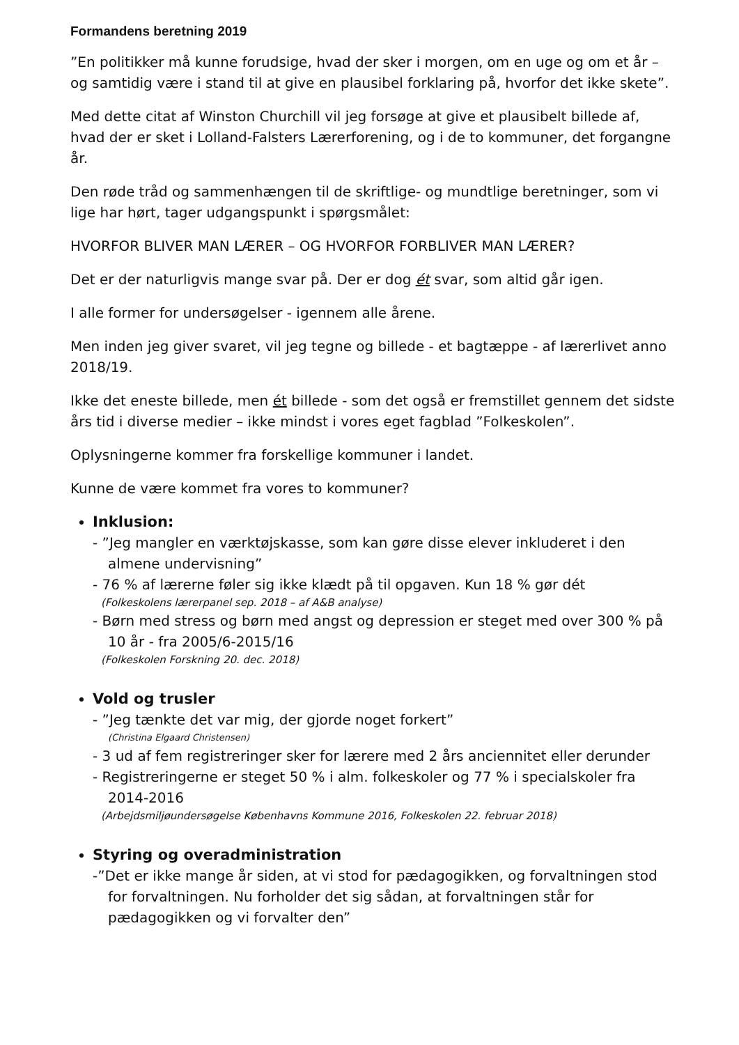Formandens beretning 2019
”En politikker må kunne forudsige, hvad der sker i morgen, om en uge og om et år – og samtidig være i stand til at give en plausibel forklaring på, hvorfor det ikke skete”.
Med dette citat af Winston Churchill vil jeg forsøge at give et plausibelt billede af, hvad der er sket i Lolland-Falsters Lærerforening, og i de to kommuner, det forgangne år.
Den røde tråd og sammenhængen til de skriftlige- og mundtlige beretninger, som vi lige har hørt, tager udgangspunkt i spørgsmålet:
HVORFOR BLIVER MAN LÆRER – OG HVORFOR FORBLIVER MAN LÆRER?
Det er der naturligvis mange svar på. Der er dog ét svar, som altid går igen.
I alle former for undersøgelser - igennem alle årene.
Men inden jeg giver svaret, vil jeg tegne og billede - et bagtæppe - af lærerlivet anno 2018/19.
Ikke det eneste billede, men ét billede - som det også er fremstillet gennem det sidste års tid i diverse medier – ikke mindst i vores eget fagblad ”Folkeskolen”.
Oplysningerne kommer fra forskellige kommuner i landet.
Kunne de være kommet fra vores to kommuner?
Inklusion:
- ”Jeg mangler en værktøjskasse, som kan gøre disse elever inkluderet i den almene undervisning”
- 76 % af lærerne føler sig ikke klædt på til opgaven. Kun 18 % gør dét
(Folkeskolens lærerpanel sep. 2018 – af A&B analyse)
- Børn med stress og børn med angst og depression er steget med over 300 % på 10 år - fra 2005/6-2015/16
(Folkeskolen Forskning 20. dec. 2018)
Vold og trusler
- ”Jeg tænkte det var mig, der gjorde noget forkert”
(Christina Elgaard Christensen)
- 3 ud af fem registreringer sker for lærere med 2 års anciennitet eller derunder
- Registreringerne er steget 50 % i alm. folkeskoler og 77 % i specialskoler fra 2014-2016
(Arbejdsmiljøundersøgelse Københavns Kommune 2016, Folkeskolen 22. februar 2018)
Styring og overadministration
-”Det er ikke mange år siden, at vi stod for pædagogikken, og forvaltningen stod for forvaltningen. Nu forholder det sig sådan, at forvaltningen står for pædagogikken og vi forvalter den”